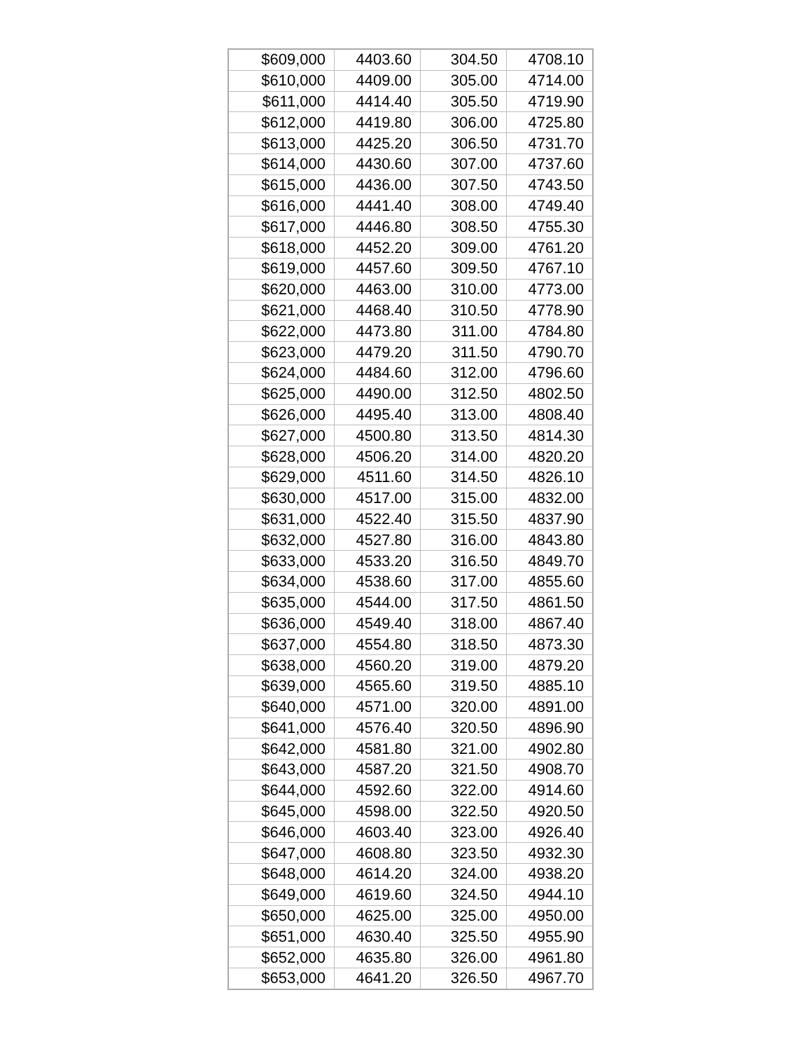| $609,000 | 4403.60 | 304.50 | 4708.10 |
| $610,000 | 4409.00 | 305.00 | 4714.00 |
| $611,000 | 4414.40 | 305.50 | 4719.90 |
| $612,000 | 4419.80 | 306.00 | 4725.80 |
| $613,000 | 4425.20 | 306.50 | 4731.70 |
| $614,000 | 4430.60 | 307.00 | 4737.60 |
| $615,000 | 4436.00 | 307.50 | 4743.50 |
| $616,000 | 4441.40 | 308.00 | 4749.40 |
| $617,000 | 4446.80 | 308.50 | 4755.30 |
| $618,000 | 4452.20 | 309.00 | 4761.20 |
| $619,000 | 4457.60 | 309.50 | 4767.10 |
| $620,000 | 4463.00 | 310.00 | 4773.00 |
| $621,000 | 4468.40 | 310.50 | 4778.90 |
| $622,000 | 4473.80 | 311.00 | 4784.80 |
| $623,000 | 4479.20 | 311.50 | 4790.70 |
| $624,000 | 4484.60 | 312.00 | 4796.60 |
| $625,000 | 4490.00 | 312.50 | 4802.50 |
| $626,000 | 4495.40 | 313.00 | 4808.40 |
| $627,000 | 4500.80 | 313.50 | 4814.30 |
| $628,000 | 4506.20 | 314.00 | 4820.20 |
| $629,000 | 4511.60 | 314.50 | 4826.10 |
| $630,000 | 4517.00 | 315.00 | 4832.00 |
| $631,000 | 4522.40 | 315.50 | 4837.90 |
| $632,000 | 4527.80 | 316.00 | 4843.80 |
| $633,000 | 4533.20 | 316.50 | 4849.70 |
| $634,000 | 4538.60 | 317.00 | 4855.60 |
| $635,000 | 4544.00 | 317.50 | 4861.50 |
| $636,000 | 4549.40 | 318.00 | 4867.40 |
| $637,000 | 4554.80 | 318.50 | 4873.30 |
| $638,000 | 4560.20 | 319.00 | 4879.20 |
| $639,000 | 4565.60 | 319.50 | 4885.10 |
| $640,000 | 4571.00 | 320.00 | 4891.00 |
| $641,000 | 4576.40 | 320.50 | 4896.90 |
| $642,000 | 4581.80 | 321.00 | 4902.80 |
| $643,000 | 4587.20 | 321.50 | 4908.70 |
| $644,000 | 4592.60 | 322.00 | 4914.60 |
| $645,000 | 4598.00 | 322.50 | 4920.50 |
| $646,000 | 4603.40 | 323.00 | 4926.40 |
| $647,000 | 4608.80 | 323.50 | 4932.30 |
| $648,000 | 4614.20 | 324.00 | 4938.20 |
| $649,000 | 4619.60 | 324.50 | 4944.10 |
| $650,000 | 4625.00 | 325.00 | 4950.00 |
| $651,000 | 4630.40 | 325.50 | 4955.90 |
| $652,000 | 4635.80 | 326.00 | 4961.80 |
| $653,000 | 4641.20 | 326.50 | 4967.70 |